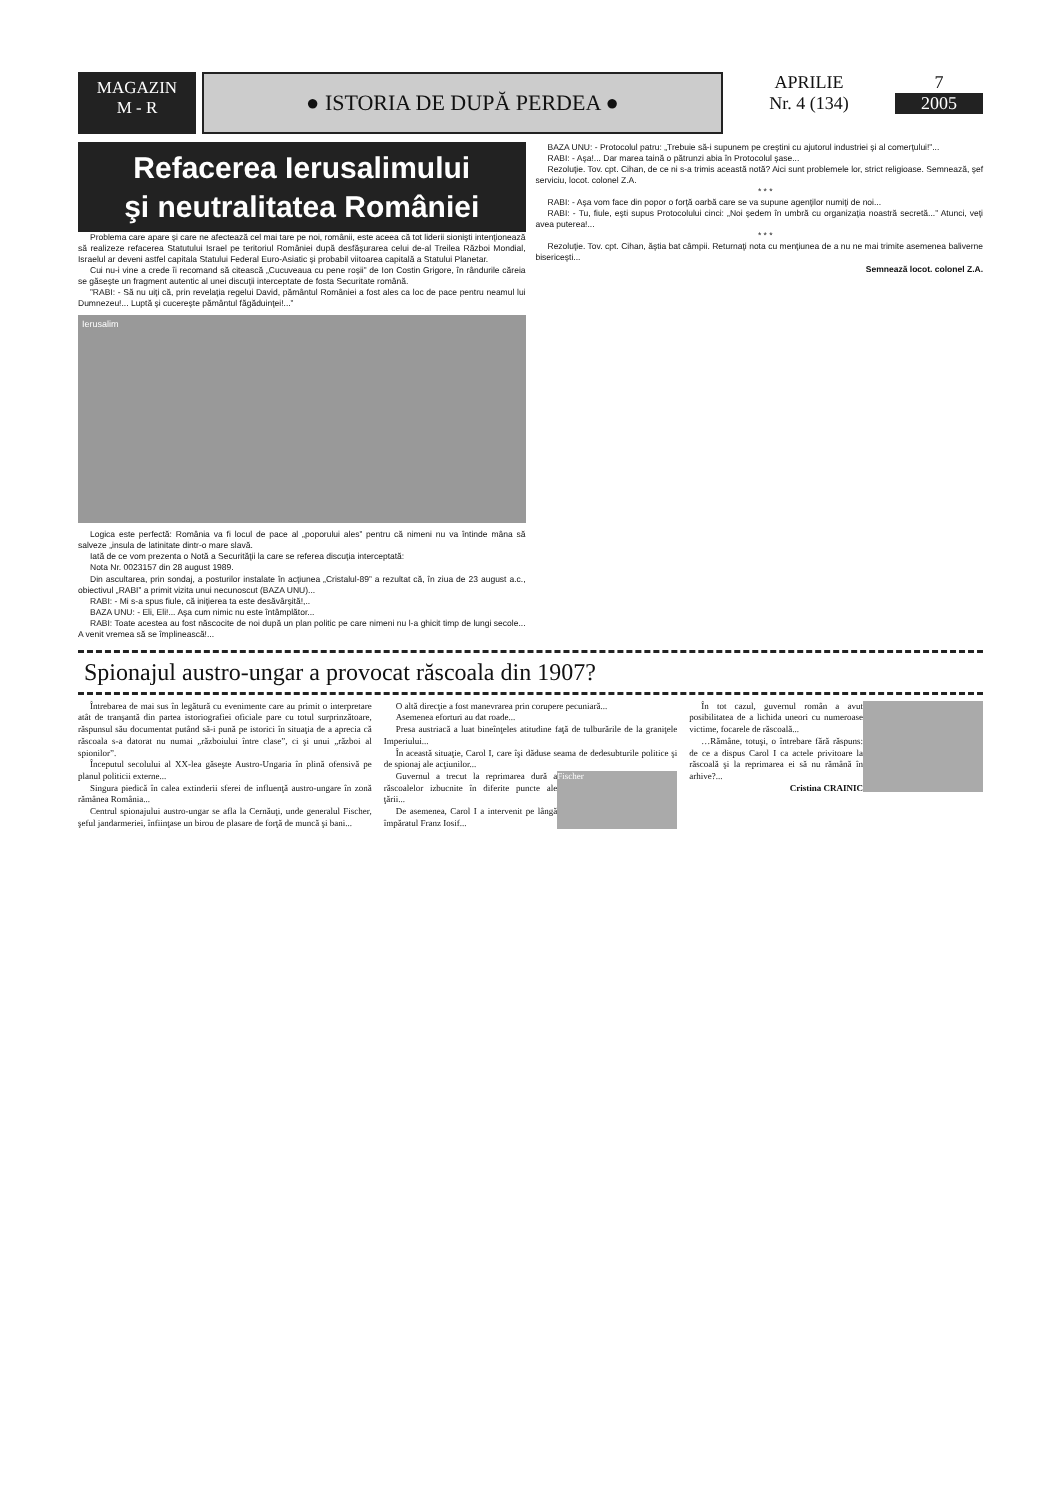MAGAZIN
M - R
● ISTORIA DE DUPĂ PERDEA ●
APRILIE
Nr. 4 (134)
7
2005
Refacerea Ierusalimului
şi neutralitatea României
Problema care apare şi care ne afectează cel mai tare pe noi, românii, este aceea că tot liderii sionişti intenţionează să realizeze refacerea Statutului Israel pe teritoriul României după desfăşurarea celui de-al Treilea Război Mondial, Israelul ar deveni astfel capitala Statului Federal Euro-Asiatic şi probabil viitoarea capitală a Statului Planetar.
Cui nu-i vine a crede îi recomand să citească „Cucuveaua cu pene roşii” de Ion Costin Grigore, în rândurile căreia se găseşte un fragment autentic al unei discuţii interceptate de fosta Securitate română.
”RABI: - Să nu uiţi că, prin revelaţia regelui David, pământul României a fost ales ca loc de pace pentru neamul lui Dumnezeu!... Luptă şi cucereşte pământul făgăduinţei!...”
Ierusalim
Logica este perfectă: România va fi locul de pace al „poporului ales” pentru că nimeni nu va întinde mâna să salveze „insula de latinitate dintr-o mare slavă.
Iată de ce vom prezenta o Notă a Securităţii la care se referea discuţia interceptată:
Nota Nr. 0023157 din 28 august 1989.
Din ascultarea, prin sondaj, a posturilor instalate în acţiunea „Cristalul-89” a rezultat că, în ziua de 23 august a.c., obiectivul „RABI” a primit vizita unui necunoscut (BAZA UNU)...
RABI: - Mi s-a spus fiule, că iniţierea ta este desăvârşită!,..
BAZA UNU: - Eli, Eli!... Aşa cum nimic nu este întâmplător...
RABI: Toate acestea au fost născocite de noi după un plan politic pe care nimeni nu l-a ghicit timp de lungi secole... A venit vremea să se împlinească!...
BAZA UNU: - Protocolul patru: „Trebuie să-i supunem pe creştini cu ajutorul industriei şi al comerţului!”...
RABI: - Aşa!... Dar marea taină o pătrunzi abia în Protocolul şase...
Rezoluţie. Tov. cpt. Cihan, de ce ni s-a trimis această notă? Aici sunt problemele lor, strict religioase. Semnează, şef serviciu, locot. colonel Z.A.
* * *
RABI: - Aşa vom face din popor o forţă oarbă care se va supune agenţilor numiţi de noi...
RABI: - Tu, fiule, eşti supus Protocolului cinci: „Noi şedem în umbră cu organizaţia noastră secretă...” Atunci, veţi avea puterea!...
* * *
Rezoluţie. Tov. cpt. Cihan, ăştia bat câmpii. Returnaţi nota cu menţiunea de a nu ne mai trimite asemenea baliverne bisericeşti...
Semnează locot. colonel Z.A.
Spionajul austro-ungar a provocat răscoala din 1907?
Întrebarea de mai sus în legătură cu evenimente care au primit o interpretare atât de tranşantă din partea istoriografiei oficiale pare cu totul surprinzătoare, răspunsul său documentat putând să-i pună pe istorici în situaţia de a aprecia că răscoala s-a datorat nu numai „războiului între clase”, ci şi unui „război al spionilor”.
Începutul secolului al XX-lea găseşte Austro-Ungaria în plină ofensivă pe planul politicii externe...
Singura piedică în calea extinderii sferei de influenţă austro-ungare în zonă rămânea România...
Centrul spionajului austro-ungar se afla la Cernăuţi, unde generalul Fischer, şeful jandarmeriei, înfiinţase un birou de plasare de forţă de muncă şi bani...
O altă direcţie a fost manevrarea prin corupere pecuniară...
Asemenea eforturi au dat roade...
Presa austriacă a luat bineînţeles atitudine faţă de tulburările de la graniţele Imperiului...
În această situaţie, Carol I, care îşi dăduse seama de dedesubturile politice şi de spionaj ale acţiunilor...
Fischer
Guvernul a trecut la reprimarea dură a răscoalelor izbucnite în diferite puncte ale ţării...
De asemenea, Carol I a intervenit pe lângă împăratul Franz Iosif...
În tot cazul, guvernul român a avut posibilitatea de a lichida uneori cu numeroase victime, focarele de răscoală...
…Rămâne, totuşi, o întrebare fără răspuns: de ce a dispus Carol I ca actele privitoare la răscoală şi la reprimarea ei să nu rămână în arhive?...
Cristina CRAINIC